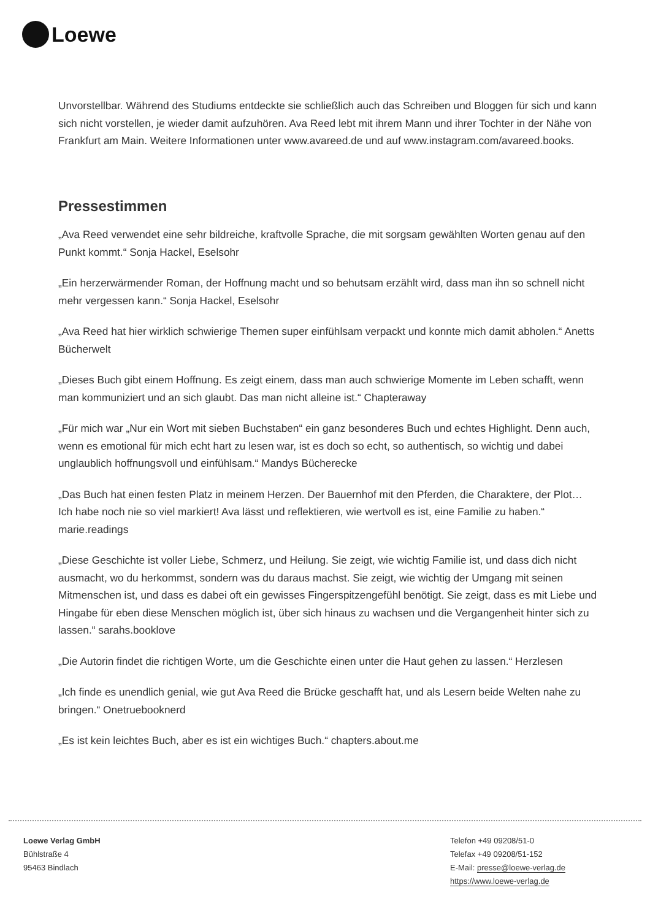Loewe
Unvorstellbar. Während des Studiums entdeckte sie schließlich auch das Schreiben und Bloggen für sich und kann sich nicht vorstellen, je wieder damit aufzuhören. Ava Reed lebt mit ihrem Mann und ihrer Tochter in der Nähe von Frankfurt am Main. Weitere Informationen unter www.avareed.de und auf www.instagram.com/avareed.books.
Pressestimmen
„Ava Reed verwendet eine sehr bildreiche, kraftvolle Sprache, die mit sorgsam gewählten Worten genau auf den Punkt kommt.“ Sonja Hackel, Eselsohr
„Ein herzerwärmender Roman, der Hoffnung macht und so behutsam erzählt wird, dass man ihn so schnell nicht mehr vergessen kann.“ Sonja Hackel, Eselsohr
„Ava Reed hat hier wirklich schwierige Themen super einfühlsam verpackt und konnte mich damit abholen.“ Anetts Bücherwelt
„Dieses Buch gibt einem Hoffnung. Es zeigt einem, dass man auch schwierige Momente im Leben schafft, wenn man kommuniziert und an sich glaubt. Das man nicht alleine ist.“ Chapteraway
„Für mich war „Nur ein Wort mit sieben Buchstaben“ ein ganz besonderes Buch und echtes Highlight. Denn auch, wenn es emotional für mich echt hart zu lesen war, ist es doch so echt, so authentisch, so wichtig und dabei unglaublich hoffnungsvoll und einfühlsam.“ Mandys Bücherecke
„Das Buch hat einen festen Platz in meinem Herzen. Der Bauernhof mit den Pferden, die Charaktere, der Plot… Ich habe noch nie so viel markiert! Ava lässt und reflektieren, wie wertvoll es ist, eine Familie zu haben.“ marie.readings
„Diese Geschichte ist voller Liebe, Schmerz, und Heilung. Sie zeigt, wie wichtig Familie ist, und dass dich nicht ausmacht, wo du herkommst, sondern was du daraus machst. Sie zeigt, wie wichtig der Umgang mit seinen Mitmenschen ist, und dass es dabei oft ein gewisses Fingerspitzengefühl benötigt. Sie zeigt, dass es mit Liebe und Hingabe für eben diese Menschen möglich ist, über sich hinaus zu wachsen und die Vergangenheit hinter sich zu lassen.“ sarahs.booklove
„Die Autorin findet die richtigen Worte, um die Geschichte einen unter die Haut gehen zu lassen.“ Herzlesen
„Ich finde es unendlich genial, wie gut Ava Reed die Brücke geschafft hat, und als Lesern beide Welten nahe zu bringen.“ Onetruebooknerd
„Es ist kein leichtes Buch, aber es ist ein wichtiges Buch.“ chapters.about.me
Loewe Verlag GmbH
Bühlstraße 4
95463 Bindlach
Telefon +49 09208/51-0
Telefax +49 09208/51-152
E-Mail: presse@loewe-verlag.de
https://www.loewe-verlag.de